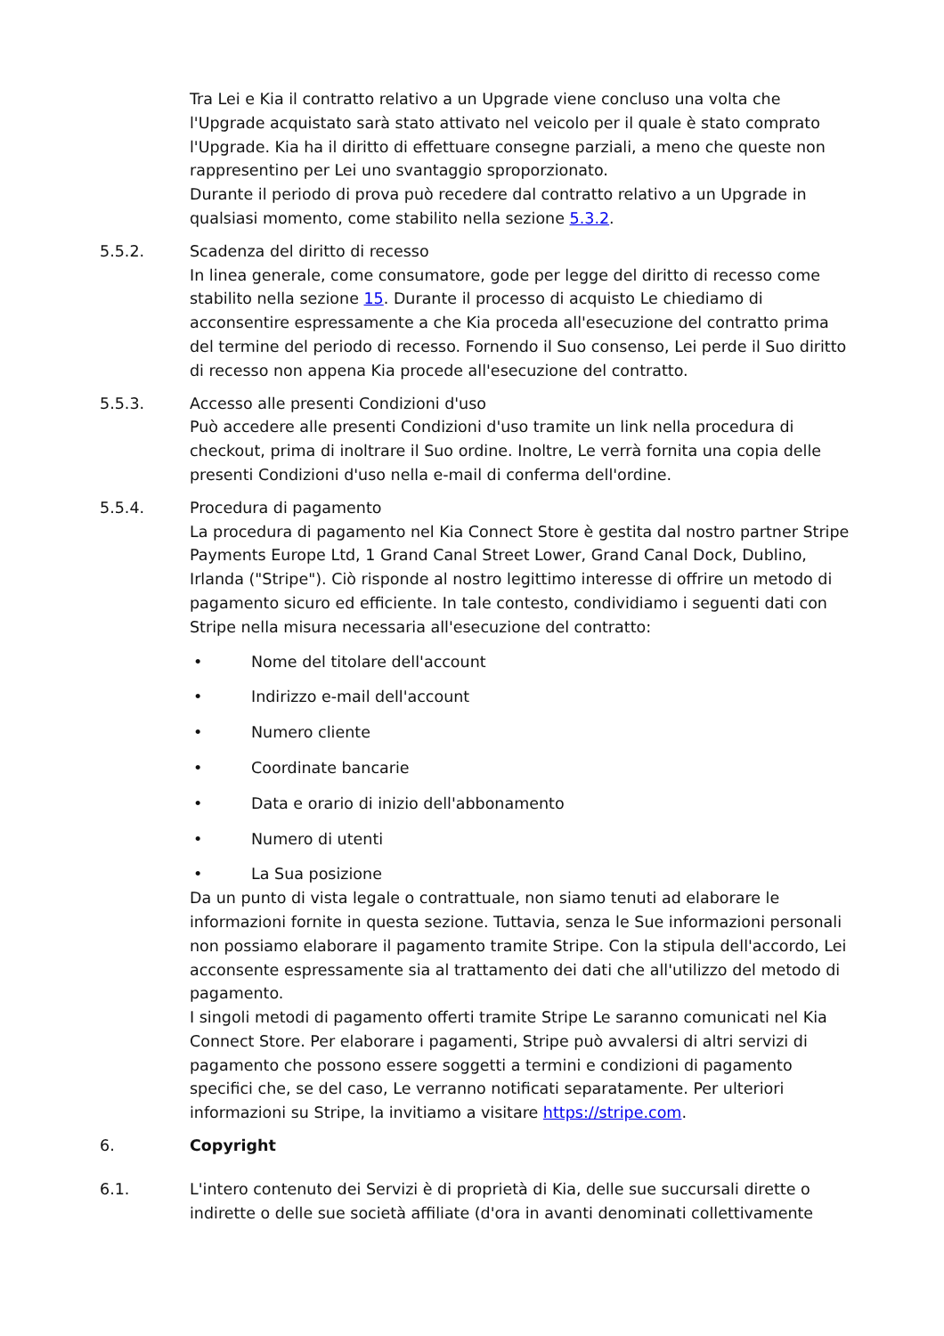Tra Lei e Kia il contratto relativo a un Upgrade viene concluso una volta che l'Upgrade acquistato sarà stato attivato nel veicolo per il quale è stato comprato l'Upgrade. Kia ha il diritto di effettuare consegne parziali, a meno che queste non rappresentino per Lei uno svantaggio sproporzionato.
Durante il periodo di prova può recedere dal contratto relativo a un Upgrade in qualsiasi momento, come stabilito nella sezione 5.3.2.
5.5.2. Scadenza del diritto di recesso
In linea generale, come consumatore, gode per legge del diritto di recesso come stabilito nella sezione 15. Durante il processo di acquisto Le chiediamo di acconsentire espressamente a che Kia proceda all'esecuzione del contratto prima del termine del periodo di recesso. Fornendo il Suo consenso, Lei perde il Suo diritto di recesso non appena Kia procede all'esecuzione del contratto.
5.5.3. Accesso alle presenti Condizioni d'uso
Può accedere alle presenti Condizioni d'uso tramite un link nella procedura di checkout, prima di inoltrare il Suo ordine. Inoltre, Le verrà fornita una copia delle presenti Condizioni d'uso nella e-mail di conferma dell'ordine.
5.5.4. Procedura di pagamento
La procedura di pagamento nel Kia Connect Store è gestita dal nostro partner Stripe Payments Europe Ltd, 1 Grand Canal Street Lower, Grand Canal Dock, Dublino, Irlanda ("Stripe"). Ciò risponde al nostro legittimo interesse di offrire un metodo di pagamento sicuro ed efficiente. In tale contesto, condividiamo i seguenti dati con Stripe nella misura necessaria all'esecuzione del contratto:
• Nome del titolare dell'account
• Indirizzo e-mail dell'account
• Numero cliente
• Coordinate bancarie
• Data e orario di inizio dell'abbonamento
• Numero di utenti
• La Sua posizione
Da un punto di vista legale o contrattuale, non siamo tenuti ad elaborare le informazioni fornite in questa sezione. Tuttavia, senza le Sue informazioni personali non possiamo elaborare il pagamento tramite Stripe. Con la stipula dell'accordo, Lei acconsente espressamente sia al trattamento dei dati che all'utilizzo del metodo di pagamento.
I singoli metodi di pagamento offerti tramite Stripe Le saranno comunicati nel Kia Connect Store. Per elaborare i pagamenti, Stripe può avvalersi di altri servizi di pagamento che possono essere soggetti a termini e condizioni di pagamento specifici che, se del caso, Le verranno notificati separatamente. Per ulteriori informazioni su Stripe, la invitiamo a visitare https://stripe.com.
6. Copyright
6.1. L'intero contenuto dei Servizi è di proprietà di Kia, delle sue succursali dirette o indirette o delle sue società affiliate (d'ora in avanti denominati collettivamente